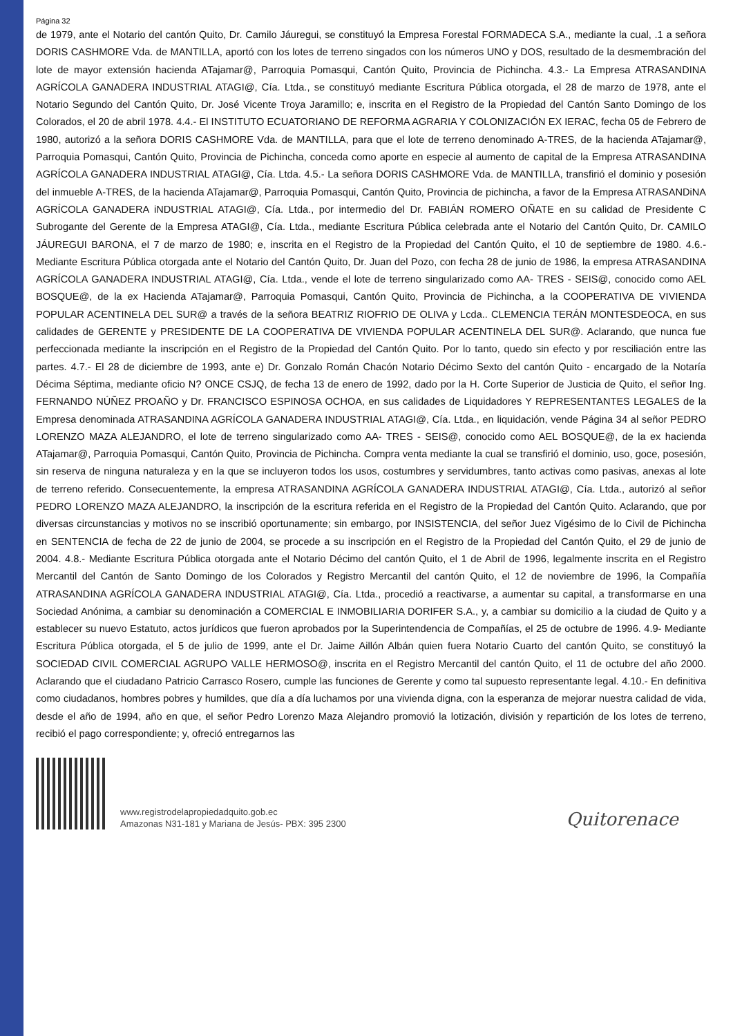Página 32
de 1979, ante el Notario del cantón Quito, Dr. Camilo Jáuregui, se constituyó la Empresa Forestal FORMADECA S.A., mediante la cual, .1 a señora DORIS CASHMORE Vda. de MANTILLA, aportó con los lotes de terreno singados con los números UNO y DOS, resultado de la desmembración del lote de mayor extensión hacienda ATajamar@, Parroquia Pomasqui, Cantón Quito, Provincia de Pichincha. 4.3.- La Empresa ATRASANDINA AGRÍCOLA GANADERA INDUSTRIAL ATAGI@, Cía. Ltda., se constituyó mediante Escritura Pública otorgada, el 28 de marzo de 1978, ante el Notario Segundo del Cantón Quito, Dr. José Vicente Troya Jaramillo; e, inscrita en el Registro de la Propiedad del Cantón Santo Domingo de los Colorados, el 20 de abril 1978. 4.4.- El INSTITUTO ECUATORIANO DE REFORMA AGRARIA Y COLONIZACIÓN EX IERAC, fecha 05 de Febrero de 1980, autorizó a la señora DORIS CASHMORE Vda. de MANTILLA, para que el lote de terreno denominado A-TRES, de la hacienda ATajamar@, Parroquia Pomasqui, Cantón Quito, Provincia de Pichincha, conceda como aporte en especie al aumento de capital de la Empresa ATRASANDINA AGRÍCOLA GANADERA INDUSTRIAL ATAGI@, Cía. Ltda. 4.5.- La señora DORIS CASHMORE Vda. de MANTILLA, transfirió el dominio y posesión del inmueble A-TRES, de la hacienda ATajamar@, Parroquia Pomasqui, Cantón Quito, Provincia de pichincha, a favor de la Empresa ATRASANDiNA AGRÍCOLA GANADERA iNDUSTRIAL ATAGI@, Cía. Ltda., por intermedio del Dr. FABIÁN ROMERO OÑATE en su calidad de Presidente C Subrogante del Gerente de la Empresa ATAGI@, Cía. Ltda., mediante Escritura Pública celebrada ante el Notario del Cantón Quito, Dr. CAMILO JÁUREGUI BARONA, el 7 de marzo de 1980; e, inscrita en el Registro de la Propiedad del Cantón Quito, el 10 de septiembre de 1980. 4.6.- Mediante Escritura Pública otorgada ante el Notario del Cantón Quito, Dr. Juan del Pozo, con fecha 28 de junio de 1986, la empresa ATRASANDINA AGRÍCOLA GANADERA INDUSTRIAL ATAGI@, Cía. Ltda., vende el lote de terreno singularizado como AA- TRES - SEIS@, conocido como AEL BOSQUE@, de la ex Hacienda ATajamar@, Parroquia Pomasqui, Cantón Quito, Provincia de Pichincha, a la COOPERATIVA DE VIVIENDA POPULAR ACENTINELA DEL SUR@ a través de la señora BEATRIZ RIOFRIO DE OLIVA y Lcda.. CLEMENCIA TERÁN MONTESDEOCA, en sus calidades de GERENTE y PRESIDENTE DE LA COOPERATIVA DE VIVIENDA POPULAR ACENTINELA DEL SUR@. Aclarando, que nunca fue perfeccionada mediante la inscripción en el Registro de la Propiedad del Cantón Quito. Por lo tanto, quedo sin efecto y por resciliación entre las partes. 4.7.- El 28 de diciembre de 1993, ante e) Dr. Gonzalo Román Chacón Notario Décimo Sexto del cantón Quito - encargado de la Notaría Décima Séptima, mediante oficio N? ONCE CSJQ, de fecha 13 de enero de 1992, dado por la H. Corte Superior de Justicia de Quito, el señor Ing. FERNANDO NÚÑEZ PROAÑO y Dr. FRANCISCO ESPINOSA OCHOA, en sus calidades de Liquidadores Y REPRESENTANTES LEGALES de la Empresa denominada ATRASANDINA AGRÍCOLA GANADERA INDUSTRIAL ATAGI@, Cía. Ltda., en liquidación, vende Página 34 al señor PEDRO LORENZO MAZA ALEJANDRO, el lote de terreno singularizado como AA- TRES - SEIS@, conocido como AEL BOSQUE@, de la ex hacienda ATajamar@, Parroquia Pomasqui, Cantón Quito, Provincia de Pichincha. Compra venta mediante la cual se transfirió el dominio, uso, goce, posesión, sin reserva de ninguna naturaleza y en la que se incluyeron todos los usos, costumbres y servidumbres, tanto activas como pasivas, anexas al lote de terreno referido. Consecuentemente, la empresa ATRASANDINA AGRÍCOLA GANADERA INDUSTRIAL ATAGI@, Cía. Ltda., autorizó al señor PEDRO LORENZO MAZA ALEJANDRO, la inscripción de la escritura referida en el Registro de la Propiedad del Cantón Quito. Aclarando, que por diversas circunstancias y motivos no se inscribió oportunamente; sin embargo, por INSISTENCIA, del señor Juez Vigésimo de lo Civil de Pichincha en SENTENCIA de fecha de 22 de junio de 2004, se procede a su inscripción en el Registro de la Propiedad del Cantón Quito, el 29 de junio de 2004. 4.8.- Mediante Escritura Pública otorgada ante el Notario Décimo del cantón Quito, el 1 de Abril de 1996, legalmente inscrita en el Registro Mercantil del Cantón de Santo Domingo de los Colorados y Registro Mercantil del cantón Quito, el 12 de noviembre de 1996, la Compañía ATRASANDINA AGRÍCOLA GANADERA INDUSTRIAL ATAGI@, Cía. Ltda., procedió a reactivarse, a aumentar su capital, a transformarse en una Sociedad Anónima, a cambiar su denominación a COMERCIAL E INMOBILIARIA DORIFER S.A., y, a cambiar su domicilio a la ciudad de Quito y a establecer su nuevo Estatuto, actos jurídicos que fueron aprobados por la Superintendencia de Compañías, el 25 de octubre de 1996. 4.9- Mediante Escritura Pública otorgada, el 5 de julio de 1999, ante el Dr. Jaime Aillón Albán quien fuera Notario Cuarto del cantón Quito, se constituyó la SOCIEDAD CIVIL COMERCIAL AGRUPO VALLE HERMOSO@, inscrita en el Registro Mercantil del cantón Quito, el 11 de octubre del año 2000. Aclarando que el ciudadano Patricio Carrasco Rosero, cumple las funciones de Gerente y como tal supuesto representante legal. 4.10.- En definitiva como ciudadanos, hombres pobres y humildes, que día a día luchamos por una vivienda digna, con la esperanza de mejorar nuestra calidad de vida, desde el año de 1994, año en que, el señor Pedro Lorenzo Maza Alejandro promovió la lotización, división y repartición de los lotes de terreno, recibió el pago correspondiente; y, ofreció entregarnos las
www.registrodelapropiedadquito.gob.ec
Amazonas N31-181 y Mariana de Jesús- PBX: 395 2300
Quitorenace